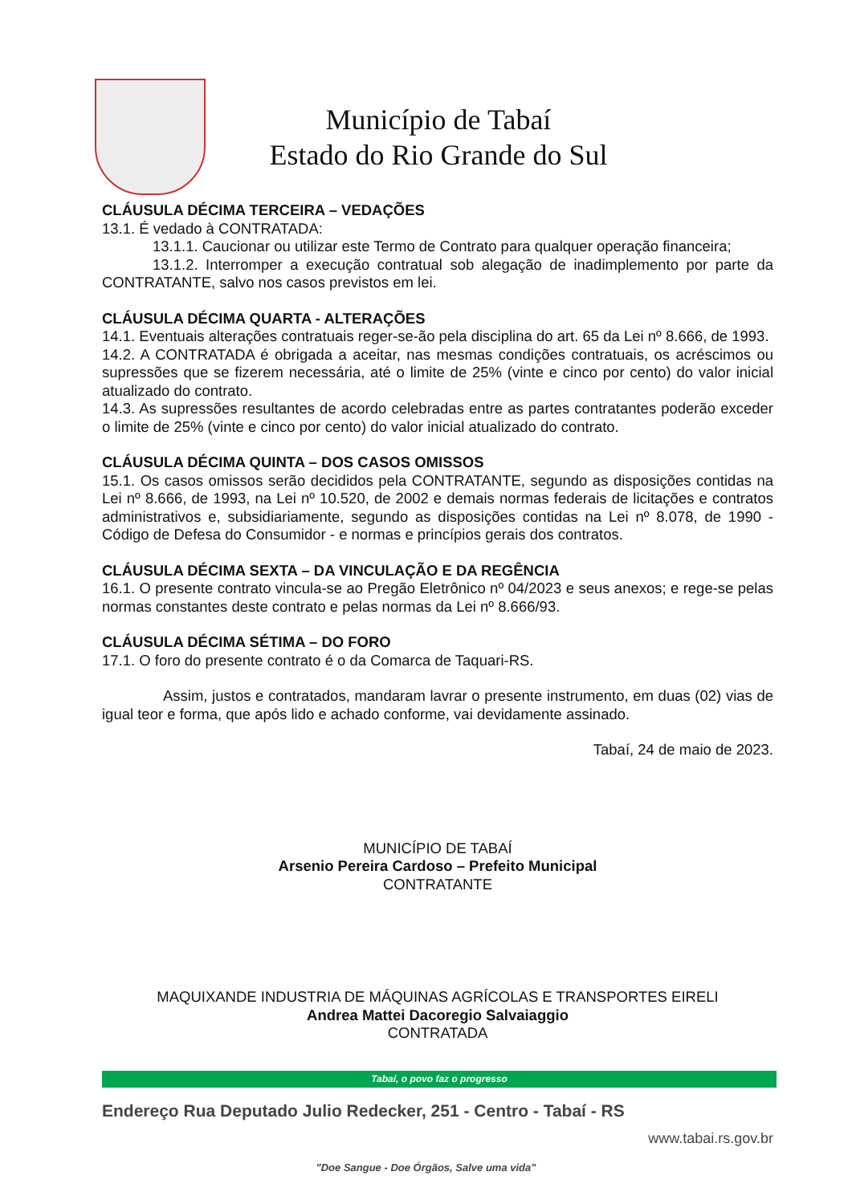Município de Tabaí
Estado do Rio Grande do Sul
CLÁUSULA DÉCIMA TERCEIRA – VEDAÇÕES
13.1. É vedado à CONTRATADA:
13.1.1. Caucionar ou utilizar este Termo de Contrato para qualquer operação financeira;
13.1.2. Interromper a execução contratual sob alegação de inadimplemento por parte da CONTRATANTE, salvo nos casos previstos em lei.
CLÁUSULA DÉCIMA QUARTA - ALTERAÇÕES
14.1. Eventuais alterações contratuais reger-se-ão pela disciplina do art. 65 da Lei nº 8.666, de 1993.
14.2. A CONTRATADA é obrigada a aceitar, nas mesmas condições contratuais, os acréscimos ou supressões que se fizerem necessária, até o limite de 25% (vinte e cinco por cento) do valor inicial atualizado do contrato.
14.3. As supressões resultantes de acordo celebradas entre as partes contratantes poderão exceder o limite de 25% (vinte e cinco por cento) do valor inicial atualizado do contrato.
CLÁUSULA DÉCIMA QUINTA – DOS CASOS OMISSOS
15.1. Os casos omissos serão decididos pela CONTRATANTE, segundo as disposições contidas na Lei nº 8.666, de 1993, na Lei nº 10.520, de 2002 e demais normas federais de licitações e contratos administrativos e, subsidiariamente, segundo as disposições contidas na Lei nº 8.078, de 1990 - Código de Defesa do Consumidor - e normas e princípios gerais dos contratos.
CLÁUSULA DÉCIMA SEXTA – DA VINCULAÇÃO E DA REGÊNCIA
16.1. O presente contrato vincula-se ao Pregão Eletrônico nº 04/2023 e seus anexos; e rege-se pelas normas constantes deste contrato e pelas normas da Lei nº 8.666/93.
CLÁUSULA DÉCIMA SÉTIMA – DO FORO
17.1. O foro do presente contrato é o da Comarca de Taquari-RS.
Assim, justos e contratados, mandaram lavrar o presente instrumento, em duas (02) vias de igual teor e forma, que após lido e achado conforme, vai devidamente assinado.
Tabaí, 24 de maio de 2023.
MUNICÍPIO DE TABAÍ
Arsenio Pereira Cardoso – Prefeito Municipal
CONTRATANTE
MAQUIXANDE INDUSTRIA DE MÁQUINAS AGRÍCOLAS E TRANSPORTES EIRELI
Andrea Mattei Dacoregio Salvaiaggio
CONTRATADA
Tabaí, o povo faz o progresso
Endereço Rua Deputado Julio Redecker, 251 - Centro - Tabaí - RS
www.tabai.rs.gov.br
"Doe Sangue - Doe Órgãos, Salve uma vida"